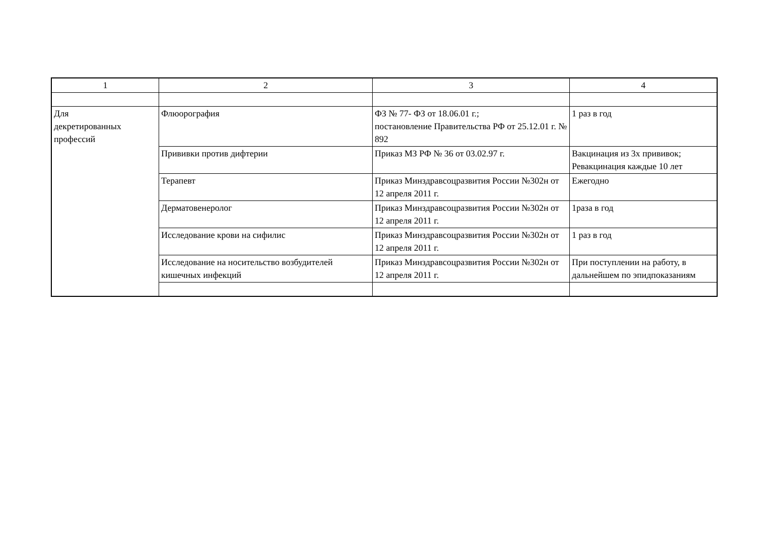| 1 | 2 | 3 | 4 |
| --- | --- | --- | --- |
| Для декретированных профессий | Флюорография | ФЗ № 77- ФЗ от 18.06.01 г.; постановление Правительства РФ от 25.12.01 г. № 892 | 1 раз в год |
| | Прививки против дифтерии | Приказ МЗ РФ № 36 от 03.02.97 г. | Вакцинация из 3х прививок; Ревакцинация каждые 10 лет |
| | Терапевт | Приказ Минздравсоцразвития России №302н от 12 апреля 2011 г. | Ежегодно |
| | Дерматовенеролог | Приказ Минздравсоцразвития России №302н от 12 апреля 2011 г. | 1раза в год |
| | Исследование крови на сифилис | Приказ Минздравсоцразвития России №302н от 12 апреля 2011 г. | 1 раз в год |
| | Исследование на носительство возбудителей кишечных инфекций | Приказ Минздравсоцразвития России №302н от 12 апреля 2011 г. | При поступлении на работу, в дальнейшем по эпидпоказаниям |